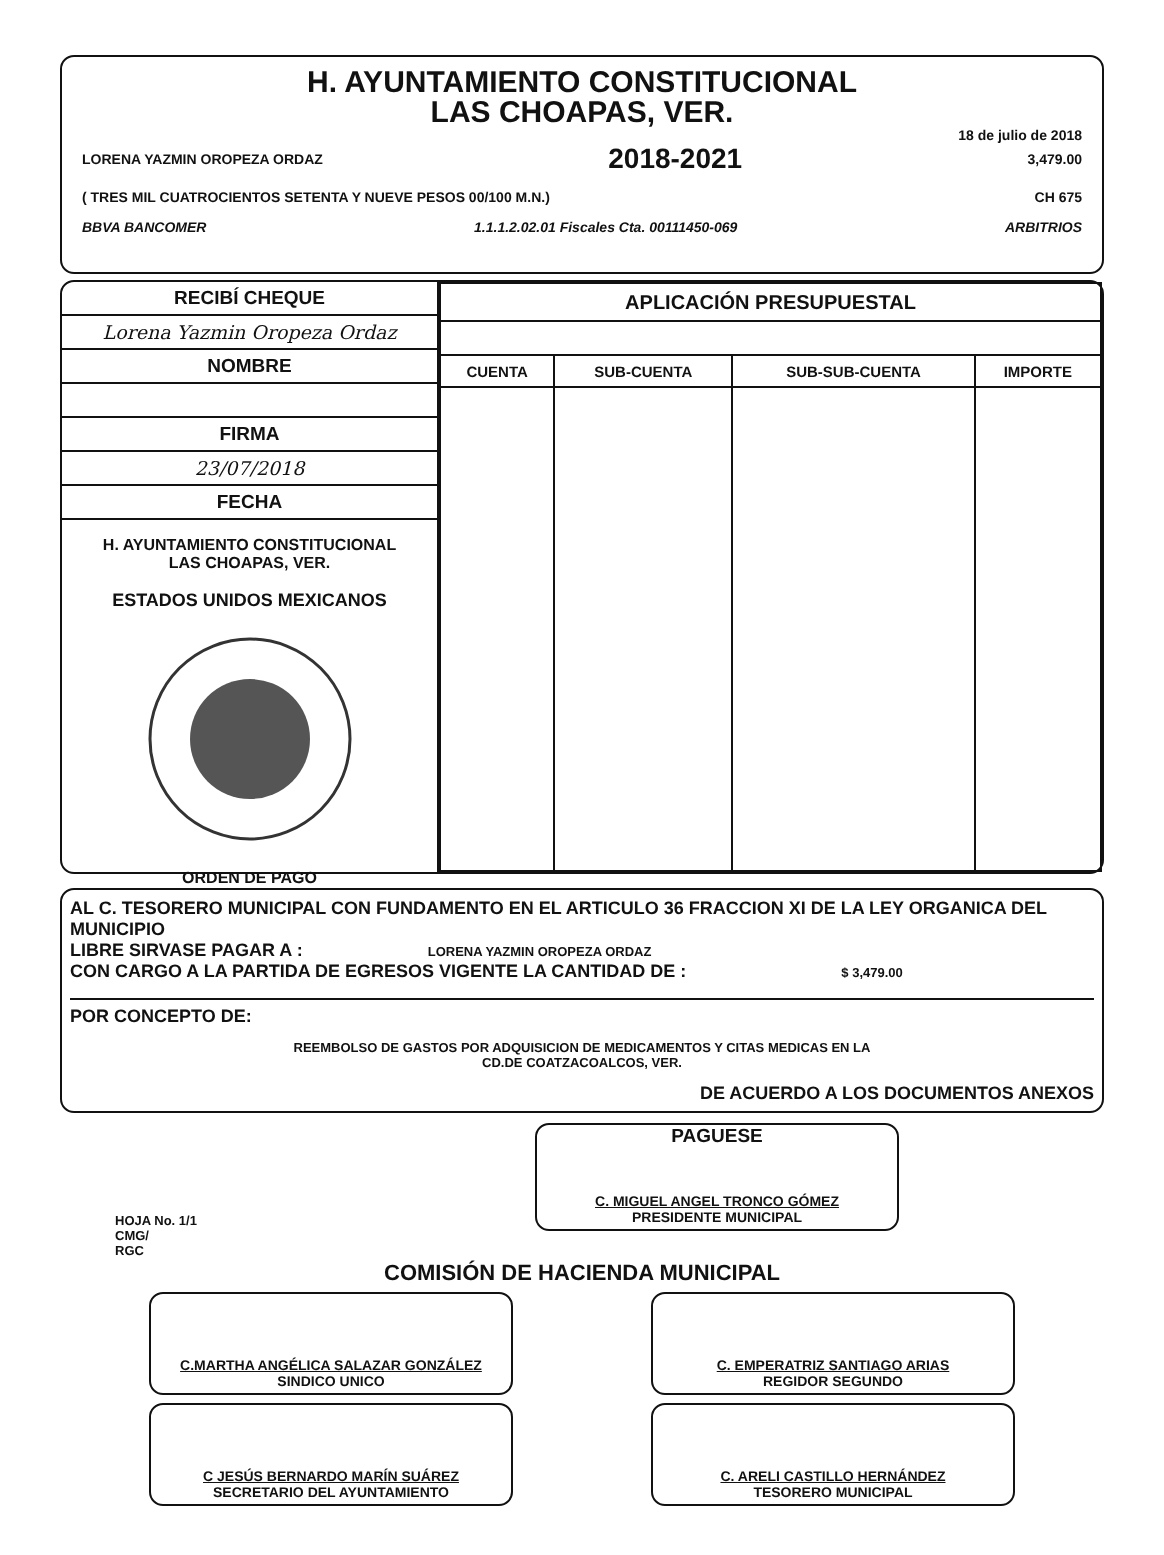H. AYUNTAMIENTO CONSTITUCIONAL
LAS CHOAPAS, VER.
18 de julio de 2018
LORENA YAZMIN OROPEZA ORDAZ 2018-2021 3,479.00
( TRES MIL CUATROCIENTOS SETENTA Y NUEVE PESOS 00/100 M.N.) CH 675
BBVA BANCOMER 1.1.1.2.02.01 Fiscales Cta. 00111450-069 ARBITRIOS
RECIBÍ CHEQUE
Lorena Yazmin Oropeza Ordaz
NOMBRE
FIRMA
23/07/2018
FECHA
H. AYUNTAMIENTO CONSTITUCIONAL
LAS CHOAPAS, VER.
ESTADOS UNIDOS MEXICANOS
ORDEN DE PAGO
| APLICACIÓN PRESUPUESTAL | | | |
| --- | --- | --- | --- |
| CUENTA | SUB-CUENTA | SUB-SUB-CUENTA | IMPORTE |
AL C. TESORERO MUNICIPAL CON FUNDAMENTO EN EL ARTICULO 36 FRACCION XI DE LA LEY ORGANICA DEL MUNICIPIO
LIBRE SIRVASE PAGAR A : LORENA YAZMIN OROPEZA ORDAZ
CON CARGO A LA PARTIDA DE EGRESOS VIGENTE LA CANTIDAD DE : $ 3,479.00
POR CONCEPTO DE:
REEMBOLSO DE GASTOS POR ADQUISICION DE MEDICAMENTOS Y CITAS MEDICAS EN LA
CD.DE COATZACOALCOS, VER.
DE ACUERDO A LOS DOCUMENTOS ANEXOS
HOJA No. 1/1
CMG/
RGC
PAGUESE
C. MIGUEL ANGEL TRONCO GÓMEZ
PRESIDENTE MUNICIPAL
COMISIÓN DE HACIENDA MUNICIPAL
C.MARTHA ANGÉLICA SALAZAR GONZÁLEZ
SINDICO UNICO
C. EMPERATRIZ SANTIAGO ARIAS
REGIDOR SEGUNDO
C JESÚS BERNARDO MARÍN SUÁREZ
SECRETARIO DEL AYUNTAMIENTO
C. ARELI CASTILLO HERNÁNDEZ
TESORERO MUNICIPAL